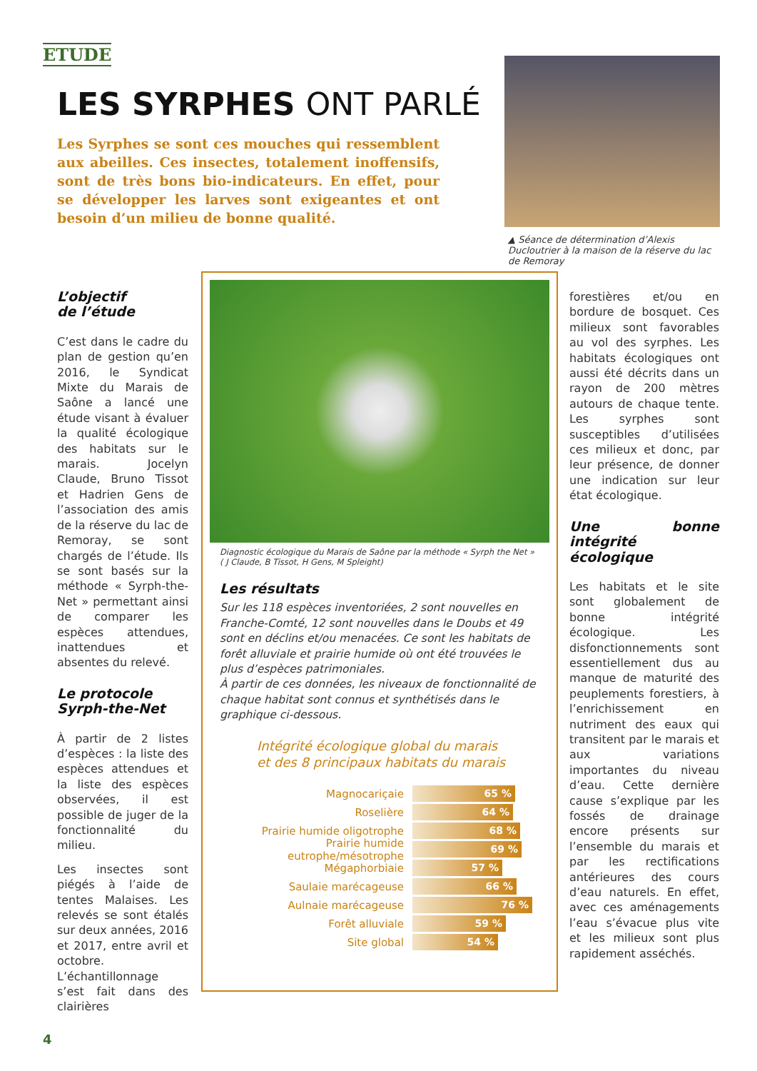ETUDE
LES SYRPHES ONT PARLÉ
Les Syrphes se sont ces mouches qui ressemblent aux abeilles. Ces insectes, totalement inoffensifs, sont de très bons bio-indicateurs. En effet, pour se développer les larves sont exigeantes et ont besoin d’un milieu de bonne qualité.
▲ Séance de détermination d’Alexis Ducloutrier à la maison de la réserve du lac de Remoray
L’objectif
de l’étude
C’est dans le cadre du plan de gestion qu’en 2016, le Syndicat Mixte du Marais de Saône a lancé une étude visant à évaluer la qualité écologique des habitats sur le marais. Jocelyn Claude, Bruno Tissot et Hadrien Gens de l’association des amis de la réserve du lac de Remoray, se sont chargés de l’étude. Ils se sont basés sur la méthode « Syrph-the-Net » permettant ainsi de comparer les espèces attendues, inattendues et absentes du relevé.
Le protocole
Syrph-the-Net
À partir de 2 listes d’espèces : la liste des espèces attendues et la liste des espèces observées, il est possible de juger de la fonctionnalité du milieu.
Les insectes sont piégés à l’aide de tentes Malaises. Les relevés se sont étalés sur deux années, 2016 et 2017, entre avril et octobre. L’échantillonnage s’est fait dans des clairières
Diagnostic écologique du Marais de Saône par la méthode « Syrph the Net »
( J Claude, B Tissot, H Gens, M Spleight)
Les résultats
Sur les 118 espèces inventoriées, 2 sont nouvelles en Franche-Comté, 12 sont nouvelles dans le Doubs et 49 sont en déclins et/ou menacées. Ce sont les habitats de forêt alluviale et prairie humide où ont été trouvées le plus d’espèces patrimoniales.
À partir de ces données, les niveaux de fonctionnalité de chaque habitat sont connus et synthétisés dans le graphique ci-dessous.
Intégrité écologique global du marais
et des 8 principaux habitats du marais
Magnocariçaie
65 %
Roselière
64 %
Prairie humide oligotrophe
68 %
Prairie humide eutrophe/mésotrophe
69 %
Mégaphorbiaie
57 %
Saulaie marécageuse
66 %
Aulnaie marécageuse
76 %
Forêt alluviale
59 %
Site global
54 %
forestières et/ou en bordure de bosquet. Ces milieux sont favorables au vol des syrphes. Les habitats écologiques ont aussi été décrits dans un rayon de 200 mètres autours de chaque tente. Les syrphes sont susceptibles d’utilisées ces milieux et donc, par leur présence, de donner une indication sur leur état écologique.
Une bonne intégrité écologique
Les habitats et le site sont globalement de bonne intégrité écologique. Les disfonctionnements sont essentiellement dus au manque de maturité des peuplements forestiers, à l’enrichissement en nutriment des eaux qui transitent par le marais et aux variations importantes du niveau d’eau. Cette dernière cause s’explique par les fossés de drainage encore présents sur l’ensemble du marais et par les rectifications antérieures des cours d’eau naturels. En effet, avec ces aménagements l’eau s’évacue plus vite et les milieux sont plus rapidement asséchés.
4